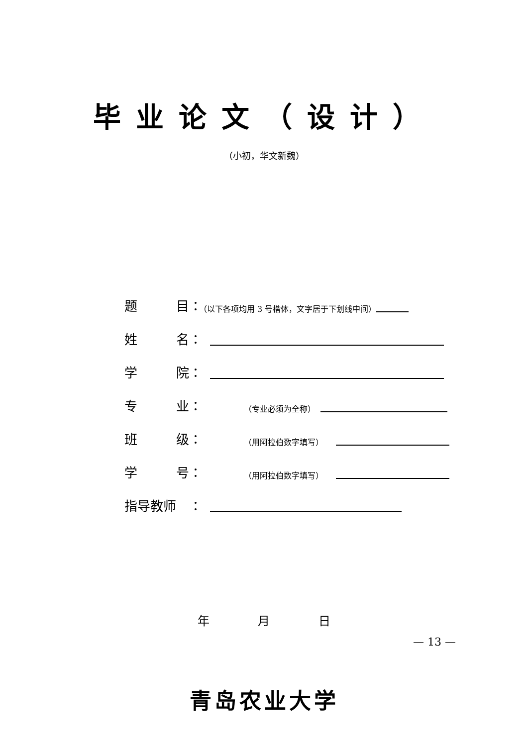毕业论文（设计）
（小初，华文新魏）
题 目 ： （以下各项均用 3 号楷体，文字居于下划线中间）
姓 名 ：
学 院 ：
专 业 ： （专业必须为全称）
班 级 ： （用阿拉伯数字填写）
学 号 ： （用阿拉伯数字填写）
指导教师 ：
年 月 日
青岛农业大学
— 13 —